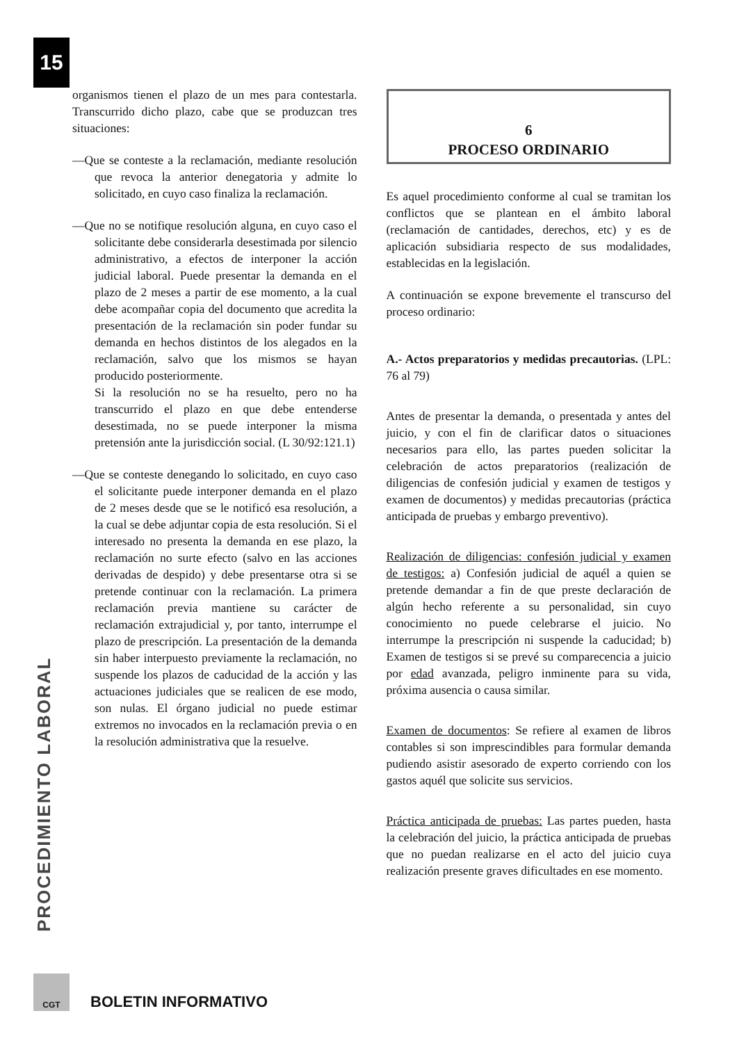15
PROCEDIMIENTO LABORAL
organismos tienen el plazo de un mes para contestarla. Transcurrido dicho plazo, cabe que se produzcan tres situaciones:
—Que se conteste a la reclamación, mediante resolución que revoca la anterior denegatoria y admite lo solicitado, en cuyo caso finaliza la reclamación.
—Que no se notifique resolución alguna, en cuyo caso el solicitante debe considerarla desestimada por silencio administrativo, a efectos de interponer la acción judicial laboral. Puede presentar la demanda en el plazo de 2 meses a partir de ese momento, a la cual debe acompañar copia del documento que acredita la presentación de la reclamación sin poder fundar su demanda en hechos distintos de los alegados en la reclamación, salvo que los mismos se hayan producido posteriormente.
Si la resolución no se ha resuelto, pero no ha transcurrido el plazo en que debe entenderse desestimada, no se puede interponer la misma pretensión ante la jurisdicción social. (L 30/92:121.1)
—Que se conteste denegando lo solicitado, en cuyo caso el solicitante puede interponer demanda en el plazo de 2 meses desde que se le notificó esa resolución, a la cual se debe adjuntar copia de esta resolución. Si el interesado no presenta la demanda en ese plazo, la reclamación no surte efecto (salvo en las acciones derivadas de despido) y debe presentarse otra si se pretende continuar con la reclamación. La primera reclamación previa mantiene su carácter de reclamación extrajudicial y, por tanto, interrumpe el plazo de prescripción. La presentación de la demanda sin haber interpuesto previamente la reclamación, no suspende los plazos de caducidad de la acción y las actuaciones judiciales que se realicen de ese modo, son nulas. El órgano judicial no puede estimar extremos no invocados en la reclamación previa o en la resolución administrativa que la resuelve.
6
PROCESO ORDINARIO
Es aquel procedimiento conforme al cual se tramitan los conflictos que se plantean en el ámbito laboral (reclamación de cantidades, derechos, etc) y es de aplicación subsidiaria respecto de sus modalidades, establecidas en la legislación.
A continuación se expone brevemente el transcurso del proceso ordinario:
A.- Actos preparatorios y medidas precautorias. (LPL: 76 al 79)
Antes de presentar la demanda, o presentada y antes del juicio, y con el fin de clarificar datos o situaciones necesarios para ello, las partes pueden solicitar la celebración de actos preparatorios (realización de diligencias de confesión judicial y examen de testigos y examen de documentos) y medidas precautorias (práctica anticipada de pruebas y embargo preventivo).
Realización de diligencias: confesión judicial y examen de testigos: a) Confesión judicial de aquél a quien se pretende demandar a fin de que preste declaración de algún hecho referente a su personalidad, sin cuyo conocimiento no puede celebrarse el juicio. No interrumpe la prescripción ni suspende la caducidad; b) Examen de testigos si se prevé su comparecencia a juicio por edad avanzada, peligro inminente para su vida, próxima ausencia o causa similar.
Examen de documentos: Se refiere al examen de libros contables si son imprescindibles para formular demanda pudiendo asistir asesorado de experto corriendo con los gastos aquél que solicite sus servicios.
Práctica anticipada de pruebas: Las partes pueden, hasta la celebración del juicio, la práctica anticipada de pruebas que no puedan realizarse en el acto del juicio cuya realización presente graves dificultades en ese momento.
CGT BOLETIN INFORMATIVO